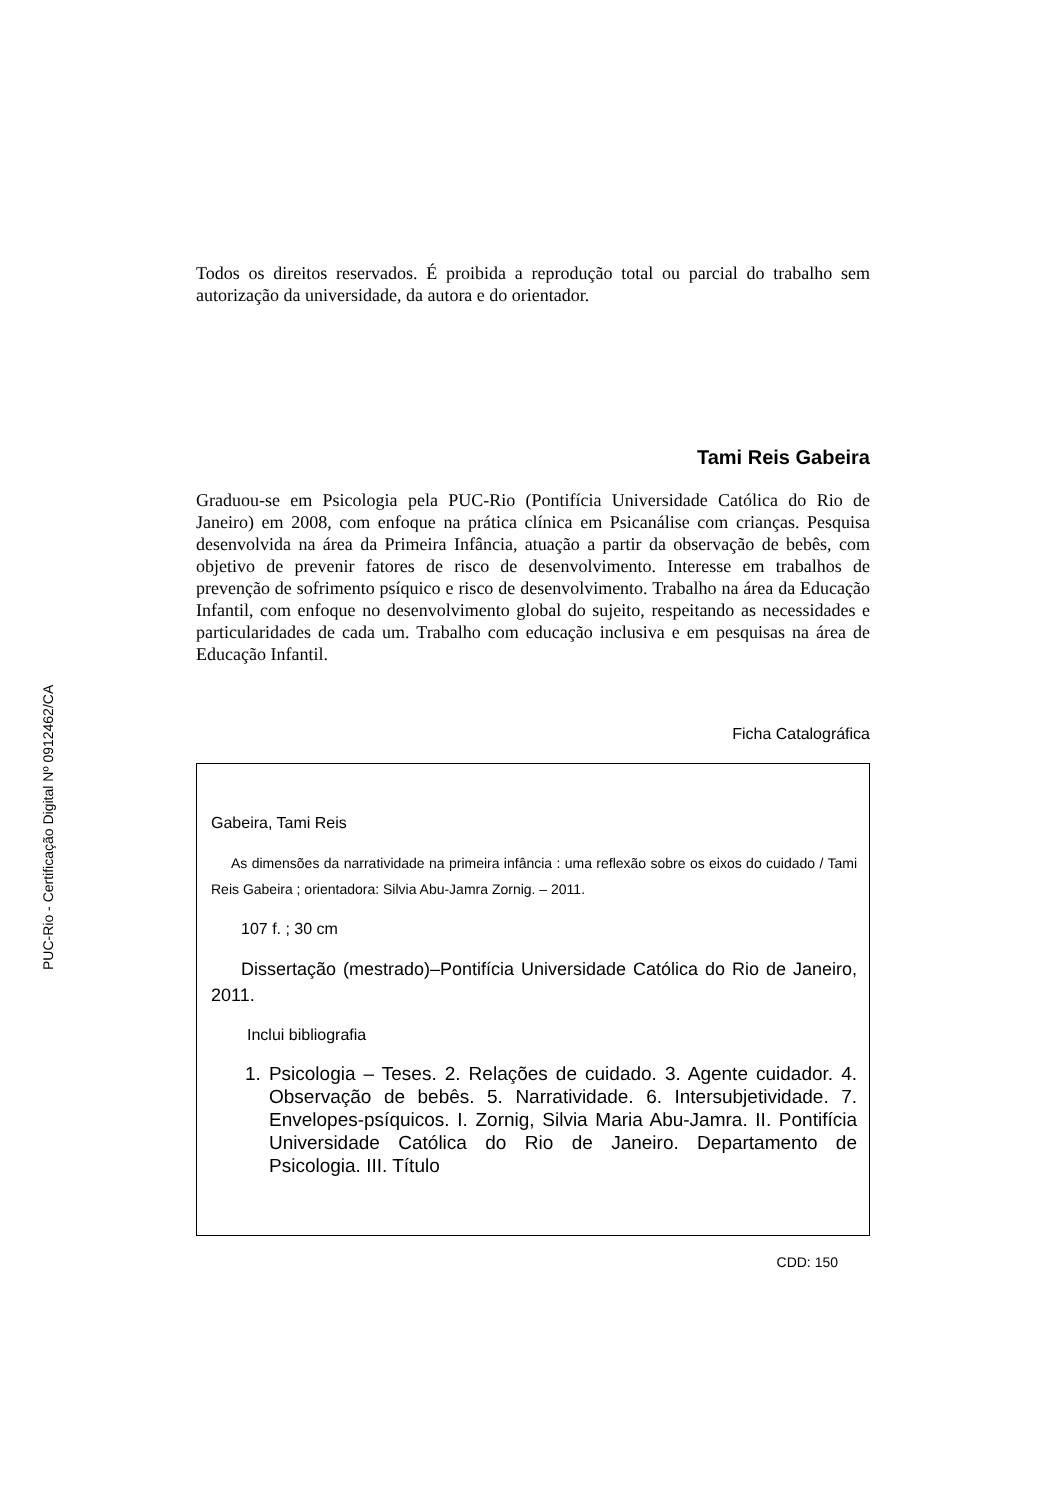PUC-Rio - Certificação Digital Nº 0912462/CA
Todos os direitos reservados. É proibida a reprodução total ou parcial do trabalho sem autorização da universidade, da autora e do orientador.
Tami Reis Gabeira
Graduou-se em Psicologia pela PUC-Rio (Pontifícia Universidade Católica do Rio de Janeiro) em 2008, com enfoque na prática clínica em Psicanálise com crianças. Pesquisa desenvolvida na área da Primeira Infância, atuação a partir da observação de bebês, com objetivo de prevenir fatores de risco de desenvolvimento. Interesse em trabalhos de prevenção de sofrimento psíquico e risco de desenvolvimento. Trabalho na área da Educação Infantil, com enfoque no desenvolvimento global do sujeito, respeitando as necessidades e particularidades de cada um. Trabalho com educação inclusiva e em pesquisas na área de Educação Infantil.
Ficha Catalográfica
Gabeira, Tami Reis
As dimensões da narratividade na primeira infância : uma reflexão sobre os eixos do cuidado / Tami Reis Gabeira ; orientadora: Silvia Abu-Jamra Zornig. – 2011.
107 f. ; 30 cm
Dissertação (mestrado)–Pontifícia Universidade Católica do Rio de Janeiro, 2011.
Inclui bibliografia
1. Psicologia – Teses. 2. Relações de cuidado. 3. Agente cuidador. 4. Observação de bebês. 5. Narratividade. 6. Intersubjetividade. 7. Envelopes-psíquicos. I. Zornig, Silvia Maria Abu-Jamra. II. Pontifícia Universidade Católica do Rio de Janeiro. Departamento de Psicologia. III. Título
CDD: 150